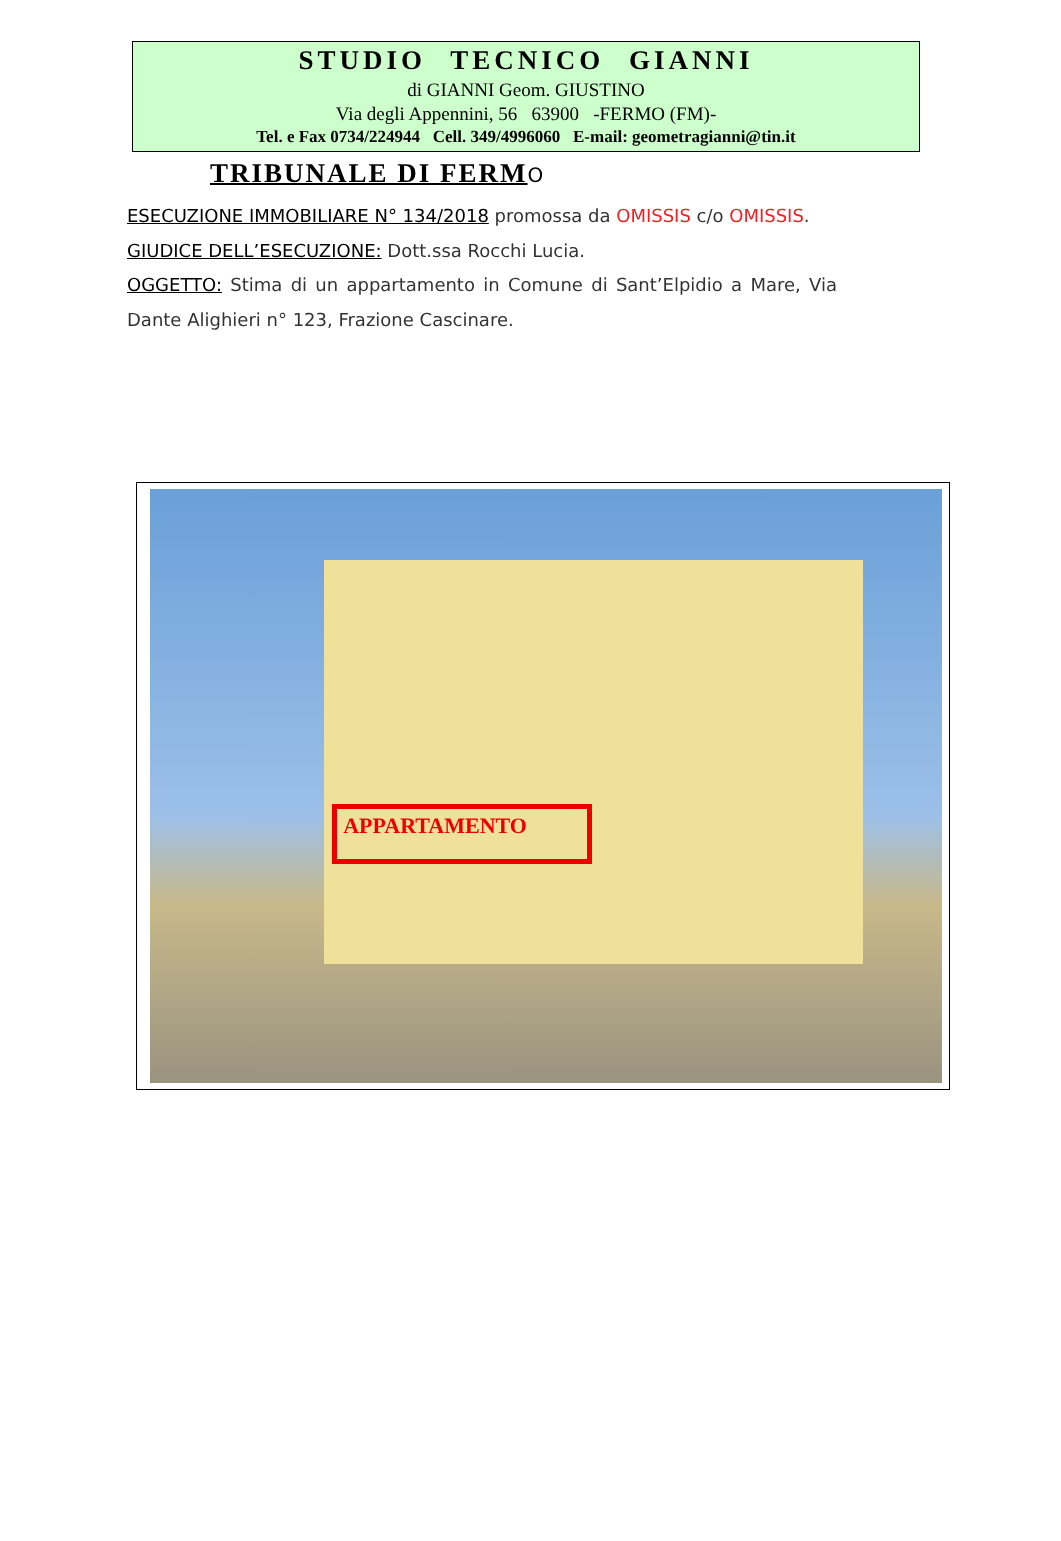STUDIO TECNICO GIANNI
di GIANNI Geom. GIUSTINO
Via degli Appennini, 56 63900 -FERMO (FM)-
Tel. e Fax 0734/224944 Cell. 349/4996060 E-mail: geometragianni@tin.it
TRIBUNALE DI FERM O
ESECUZIONE IMMOBILIARE N° 134/2018 promossa da OMISSIS c/o OMISSIS.
GIUDICE DELL’ESECUZIONE: Dott.ssa Rocchi Lucia.
OGGETTO: Stima di un appartamento in Comune di Sant’Elpidio a Mare, Via Dante Alighieri n° 123, Frazione Cascinare.
APPARTAMENTO